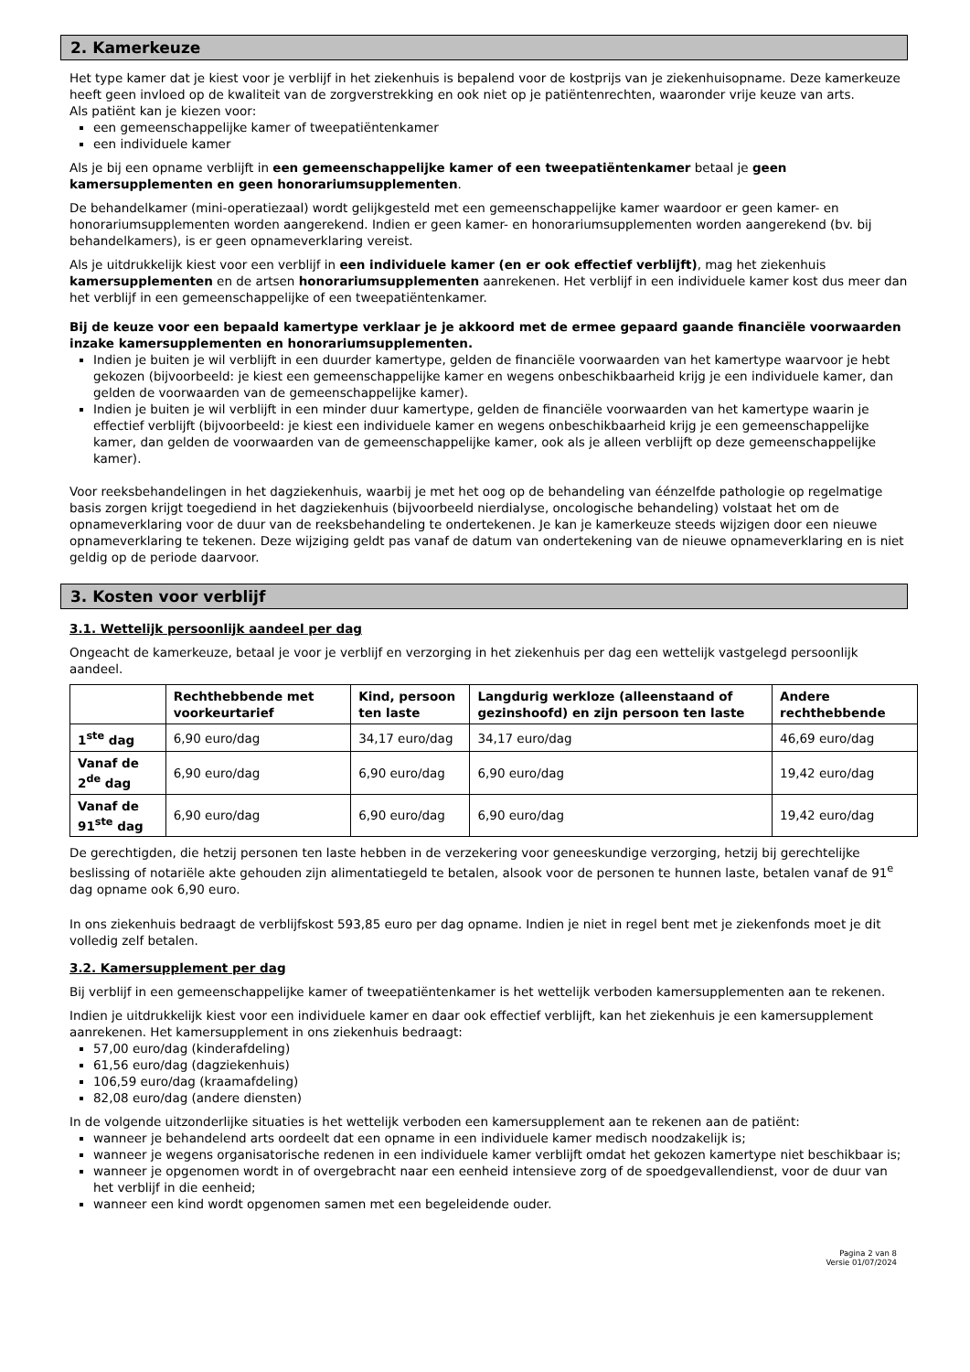2. Kamerkeuze
Het type kamer dat je kiest voor je verblijf in het ziekenhuis is bepalend voor de kostprijs van je ziekenhuisopname. Deze kamerkeuze heeft geen invloed op de kwaliteit van de zorgverstrekking en ook niet op je patiëntenrechten, waaronder vrije keuze van arts.
Als patiënt kan je kiezen voor:
een gemeenschappelijke kamer of tweepatiëntenkamer
een individuele kamer
Als je bij een opname verblijft in een gemeenschappelijke kamer of een tweepatiëntenkamer betaal je geen kamersupplementen en geen honorariumsupplementen.
De behandelkamer (mini-operatiezaal) wordt gelijkgesteld met een gemeenschappelijke kamer waardoor er geen kamer- en honorariumsupplementen worden aangerekend. Indien er geen kamer- en honorariumsupplementen worden aangerekend (bv. bij behandelkamers), is er geen opnameverklaring vereist.
Als je uitdrukkelijk kiest voor een verblijf in een individuele kamer (en er ook effectief verblijft), mag het ziekenhuis kamersupplementen en de artsen honorariumsupplementen aanrekenen. Het verblijf in een individuele kamer kost dus meer dan het verblijf in een gemeenschappelijke of een tweepatiëntenkamer.
Bij de keuze voor een bepaald kamertype verklaar je je akkoord met de ermee gepaard gaande financiële voorwaarden inzake kamersupplementen en honorariumsupplementen.
Indien je buiten je wil verblijft in een duurder kamertype, gelden de financiële voorwaarden van het kamertype waarvoor je hebt gekozen (bijvoorbeeld: je kiest een gemeenschappelijke kamer en wegens onbeschikbaarheid krijg je een individuele kamer, dan gelden de voorwaarden van de gemeenschappelijke kamer).
Indien je buiten je wil verblijft in een minder duur kamertype, gelden de financiële voorwaarden van het kamertype waarin je effectief verblijft (bijvoorbeeld: je kiest een individuele kamer en wegens onbeschikbaarheid krijg je een gemeenschappelijke kamer, dan gelden de voorwaarden van de gemeenschappelijke kamer, ook als je alleen verblijft op deze gemeenschappelijke kamer).
Voor reeksbehandelingen in het dagziekenhuis, waarbij je met het oog op de behandeling van éénzelfde pathologie op regelmatige basis zorgen krijgt toegediend in het dagziekenhuis (bijvoorbeeld nierdialyse, oncologische behandeling) volstaat het om de opnameverklaring voor de duur van de reeksbehandeling te ondertekenen. Je kan je kamerkeuze steeds wijzigen door een nieuwe opnameverklaring te tekenen. Deze wijziging geldt pas vanaf de datum van ondertekening van de nieuwe opnameverklaring en is niet geldig op de periode daarvoor.
3. Kosten voor verblijf
3.1. Wettelijk persoonlijk aandeel per dag
Ongeacht de kamerkeuze, betaal je voor je verblijf en verzorging in het ziekenhuis per dag een wettelijk vastgelegd persoonlijk aandeel.
| | Rechthebbende met voorkeurtarief | Kind, persoon ten laste | Langdurig werkloze (alleenstaand of gezinshoofd) en zijn persoon ten laste | Andere rechthebbende |
| --- | --- | --- | --- | --- |
| 1<sup>ste</sup> dag | 6,90 euro/dag | 34,17 euro/dag | 34,17 euro/dag | 46,69 euro/dag |
| Vanaf de 2<sup>de</sup> dag | 6,90 euro/dag | 6,90 euro/dag | 6,90 euro/dag | 19,42 euro/dag |
| Vanaf de 91<sup>ste</sup> dag | 6,90 euro/dag | 6,90 euro/dag | 6,90 euro/dag | 19,42 euro/dag |
De gerechtigden, die hetzij personen ten laste hebben in de verzekering voor geneeskundige verzorging, hetzij bij gerechtelijke beslissing of notariële akte gehouden zijn alimentatiegeld te betalen, alsook voor de personen te hunnen laste, betalen vanaf de 91<sup>e</sup> dag opname ook 6,90 euro.
In ons ziekenhuis bedraagt de verblijfskost 593,85 euro per dag opname. Indien je niet in regel bent met je ziekenfonds moet je dit volledig zelf betalen.
3.2. Kamersupplement per dag
Bij verblijf in een gemeenschappelijke kamer of tweepatiëntenkamer is het wettelijk verboden kamersupplementen aan te rekenen.
Indien je uitdrukkelijk kiest voor een individuele kamer en daar ook effectief verblijft, kan het ziekenhuis je een kamersupplement aanrekenen. Het kamersupplement in ons ziekenhuis bedraagt:
57,00 euro/dag (kinderafdeling)
61,56 euro/dag (dagziekenhuis)
106,59 euro/dag (kraamafdeling)
82,08 euro/dag (andere diensten)
In de volgende uitzonderlijke situaties is het wettelijk verboden een kamersupplement aan te rekenen aan de patiënt:
wanneer je behandelend arts oordeelt dat een opname in een individuele kamer medisch noodzakelijk is;
wanneer je wegens organisatorische redenen in een individuele kamer verblijft omdat het gekozen kamertype niet beschikbaar is;
wanneer je opgenomen wordt in of overgebracht naar een eenheid intensieve zorg of de spoedgevallendienst, voor de duur van het verblijf in die eenheid;
wanneer een kind wordt opgenomen samen met een begeleidende ouder.
Pagina 2 van 8
Versie 01/07/2024